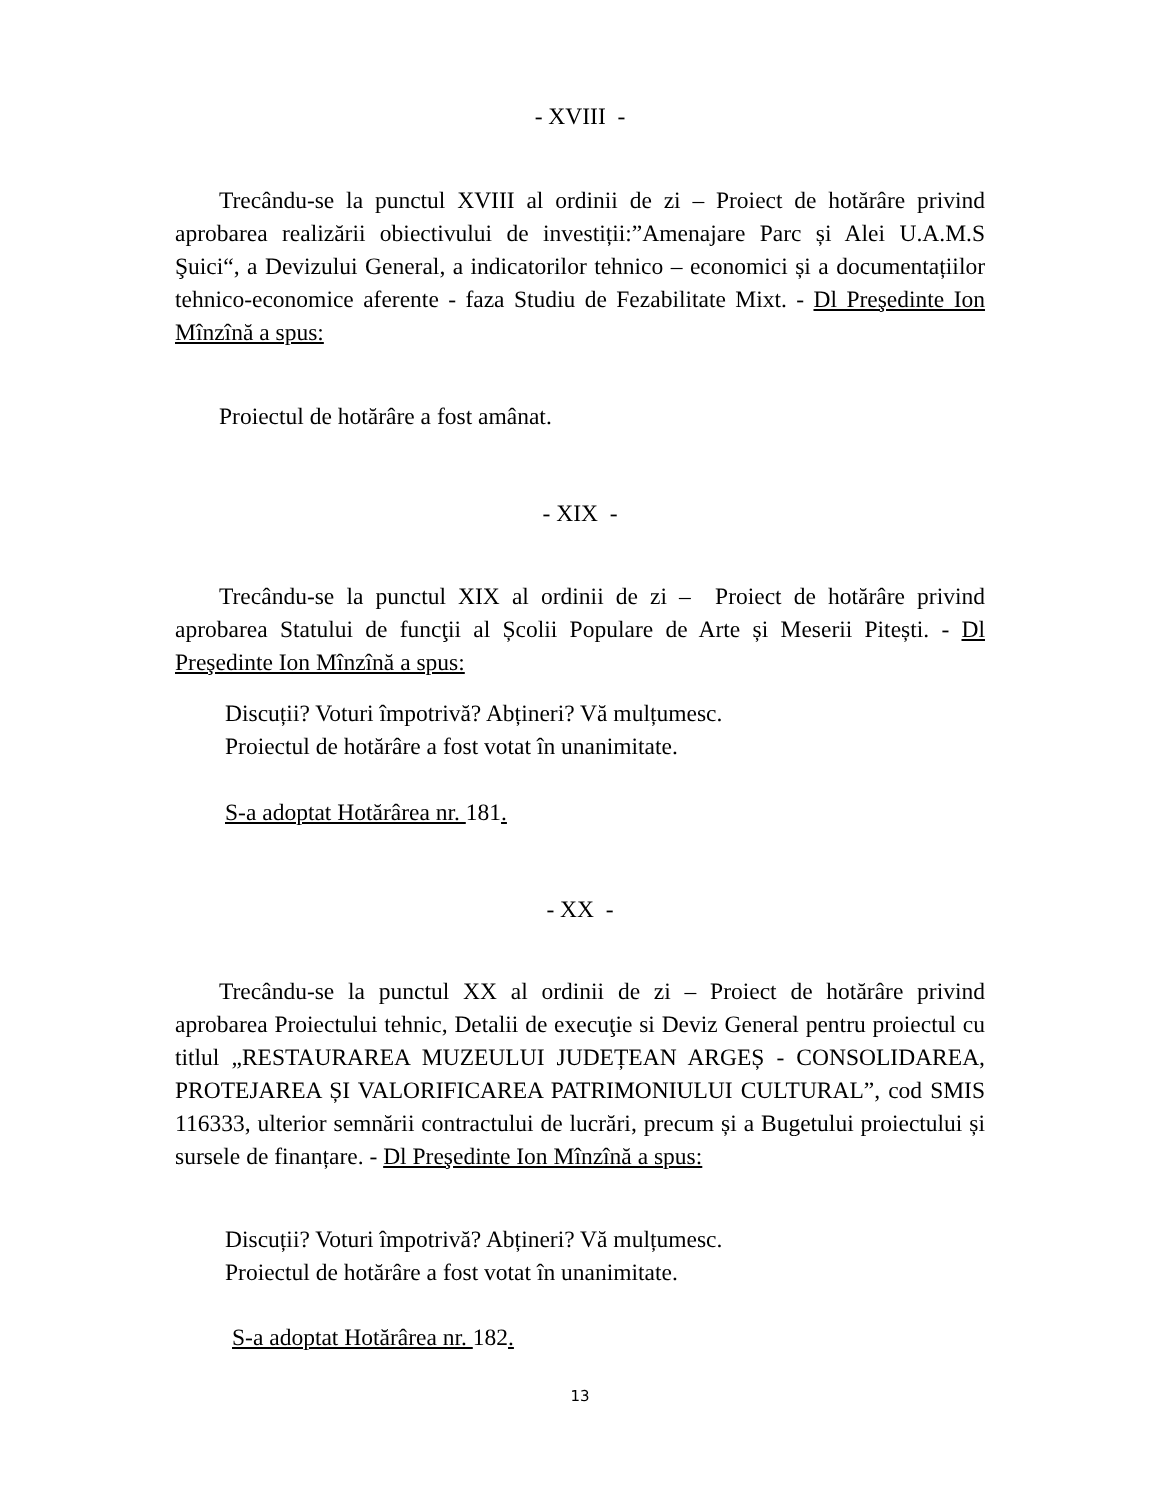- XVIII -
Trecându-se la punctul XVIII al ordinii de zi – Proiect de hotărâre privind aprobarea realizării obiectivului de investiții:”Amenajare Parc și Alei U.A.M.S Şuici“, a Devizului General, a indicatorilor tehnico – economici și a documentațiilor tehnico-economice aferente - faza Studiu de Fezabilitate Mixt. - Dl Preşedinte Ion Mînzînă a spus:
Proiectul de hotărâre a fost amânat.
- XIX -
Trecându-se la punctul XIX al ordinii de zi – Proiect de hotărâre privind aprobarea Statului de funcţii al Școlii Populare de Arte și Meserii Pitești. - Dl Preşedinte Ion Mînzînă a spus:
Discuții? Voturi împotrivă? Abțineri? Vă mulțumesc.
Proiectul de hotărâre a fost votat în unanimitate.
S-a adoptat Hotărârea nr. 181.
- XX -
Trecându-se la punctul XX al ordinii de zi – Proiect de hotărâre privind aprobarea Proiectului tehnic, Detalii de execuţie si Deviz General pentru proiectul cu titlul „RESTAURAREA MUZEULUI JUDEȚEAN ARGEȘ - CONSOLIDAREA, PROTEJAREA ȘI VALORIFICAREA PATRIMONIULUI CULTURAL”, cod SMIS 116333, ulterior semnării contractului de lucrări, precum și a Bugetului proiectului și sursele de finanțare. - Dl Preşedinte Ion Mînzînă a spus:
Discuții? Voturi împotrivă? Abțineri? Vă mulțumesc.
Proiectul de hotărâre a fost votat în unanimitate.
S-a adoptat Hotărârea nr. 182.
13